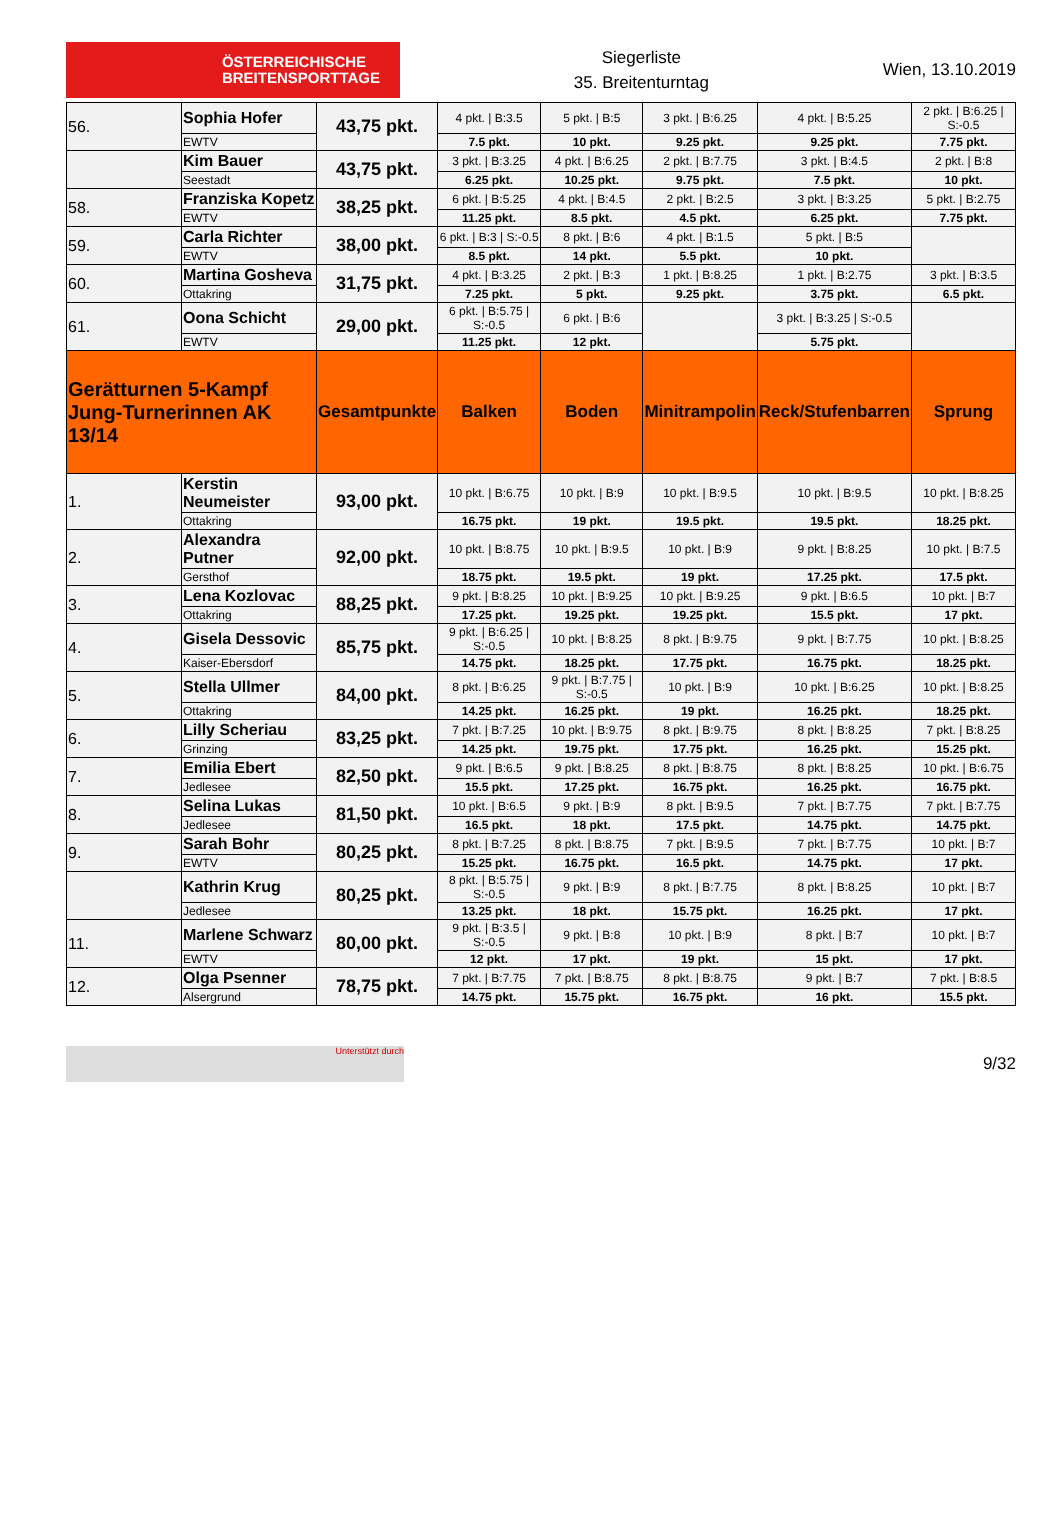ÖSTERREICHISCHE
BREITENSPORTTAGE
Siegerliste
35. Breitenturntag
Wien, 13.10.2019
| 56. | Sophia Hofer | 43,75 pkt. | 4 pkt. / B:3.5 | 5 pkt. / B:5 | 3 pkt. / B:6.25 | 4 pkt. / B:5.25 | 2 pkt. / B:6.25 / S:-0.5 |
| | EWTV | | 7.5 pkt. | 10 pkt. | 9.25 pkt. | 9.25 pkt. | 7.75 pkt. |
| | Kim Bauer | 43,75 pkt. | 3 pkt. / B:3.25 | 4 pkt. / B:6.25 | 2 pkt. / B:7.75 | 3 pkt. / B:4.5 | 2 pkt. / B:8 |
| | Seestadt | | 6.25 pkt. | 10.25 pkt. | 9.75 pkt. | 7.5 pkt. | 10 pkt. |
| 58. | Franziska Kopetz | 38,25 pkt. | 6 pkt. / B:5.25 | 4 pkt. / B:4.5 | 2 pkt. / B:2.5 | 3 pkt. / B:3.25 | 5 pkt. / B:2.75 |
| | EWTV | | 11.25 pkt. | 8.5 pkt. | 4.5 pkt. | 6.25 pkt. | 7.75 pkt. |
| 59. | Carla Richter | 38,00 pkt. | 6 pkt. / B:3 / S:-0.5 | 8 pkt. / B:6 | 4 pkt. / B:1.5 | 5 pkt. / B:5 | |
| | EWTV | | 8.5 pkt. | 14 pkt. | 5.5 pkt. | 10 pkt. | |
| 60. | Martina Gosheva | 31,75 pkt. | 4 pkt. / B:3.25 | 2 pkt. / B:3 | 1 pkt. / B:8.25 | 1 pkt. / B:2.75 | 3 pkt. / B:3.5 |
| | Ottakring | | 7.25 pkt. | 5 pkt. | 9.25 pkt. | 3.75 pkt. | 6.5 pkt. |
| 61. | Oona Schicht | 29,00 pkt. | 6 pkt. / B:5.75 / S:-0.5 | 6 pkt. / B:6 | | 3 pkt. / B:3.25 / S:-0.5 | |
| | EWTV | | 11.25 pkt. | 12 pkt. | | 5.75 pkt. | |
| Gerätturnen 5-Kampf Jung-Turnerinnen AK 13/14 | | Gesamtpunkte | Balken | Boden | Minitrampolin | Reck/Stufenbarren | Sprung |
| 1. | Kerstin Neumeister | 93,00 pkt. | 10 pkt. / B:6.75 | 10 pkt. / B:9 | 10 pkt. / B:9.5 | 10 pkt. / B:9.5 | 10 pkt. / B:8.25 |
| | Ottakring | | 16.75 pkt. | 19 pkt. | 19.5 pkt. | 19.5 pkt. | 18.25 pkt. |
| 2. | Alexandra Putner | 92,00 pkt. | 10 pkt. / B:8.75 | 10 pkt. / B:9.5 | 10 pkt. / B:9 | 9 pkt. / B:8.25 | 10 pkt. / B:7.5 |
| | Gersthof | | 18.75 pkt. | 19.5 pkt. | 19 pkt. | 17.25 pkt. | 17.5 pkt. |
| 3. | Lena Kozlovac | 88,25 pkt. | 9 pkt. / B:8.25 | 10 pkt. / B:9.25 | 10 pkt. / B:9.25 | 9 pkt. / B:6.5 | 10 pkt. / B:7 |
| | Ottakring | | 17.25 pkt. | 19.25 pkt. | 19.25 pkt. | 15.5 pkt. | 17 pkt. |
| 4. | Gisela Dessovic | 85,75 pkt. | 9 pkt. / B:6.25 / S:-0.5 | 10 pkt. / B:8.25 | 8 pkt. / B:9.75 | 9 pkt. / B:7.75 | 10 pkt. / B:8.25 |
| | Kaiser-Ebersdorf | | 14.75 pkt. | 18.25 pkt. | 17.75 pkt. | 16.75 pkt. | 18.25 pkt. |
| 5. | Stella Ullmer | 84,00 pkt. | 8 pkt. / B:6.25 | 9 pkt. / B:7.75 / S:-0.5 | 10 pkt. / B:9 | 10 pkt. / B:6.25 | 10 pkt. / B:8.25 |
| | Ottakring | | 14.25 pkt. | 16.25 pkt. | 19 pkt. | 16.25 pkt. | 18.25 pkt. |
| 6. | Lilly Scheriau | 83,25 pkt. | 7 pkt. / B:7.25 | 10 pkt. / B:9.75 | 8 pkt. / B:9.75 | 8 pkt. / B:8.25 | 7 pkt. / B:8.25 |
| | Grinzing | | 14.25 pkt. | 19.75 pkt. | 17.75 pkt. | 16.25 pkt. | 15.25 pkt. |
| 7. | Emilia Ebert | 82,50 pkt. | 9 pkt. / B:6.5 | 9 pkt. / B:8.25 | 8 pkt. / B:8.75 | 8 pkt. / B:8.25 | 10 pkt. / B:6.75 |
| | Jedlesee | | 15.5 pkt. | 17.25 pkt. | 16.75 pkt. | 16.25 pkt. | 16.75 pkt. |
| 8. | Selina Lukas | 81,50 pkt. | 10 pkt. / B:6.5 | 9 pkt. / B:9 | 8 pkt. / B:9.5 | 7 pkt. / B:7.75 | 7 pkt. / B:7.75 |
| | Jedlesee | | 16.5 pkt. | 18 pkt. | 17.5 pkt. | 14.75 pkt. | 14.75 pkt. |
| 9. | Sarah Bohr | 80,25 pkt. | 8 pkt. / B:7.25 | 8 pkt. / B:8.75 | 7 pkt. / B:9.5 | 7 pkt. / B:7.75 | 10 pkt. / B:7 |
| | EWTV | | 15.25 pkt. | 16.75 pkt. | 16.5 pkt. | 14.75 pkt. | 17 pkt. |
| | Kathrin Krug | 80,25 pkt. | 8 pkt. / B:5.75 / S:-0.5 | 9 pkt. / B:9 | 8 pkt. / B:7.75 | 8 pkt. / B:8.25 | 10 pkt. / B:7 |
| | Jedlesee | | 13.25 pkt. | 18 pkt. | 15.75 pkt. | 16.25 pkt. | 17 pkt. |
| 11. | Marlene Schwarz | 80,00 pkt. | 9 pkt. / B:3.5 / S:-0.5 | 9 pkt. / B:8 | 10 pkt. / B:9 | 8 pkt. / B:7 | 10 pkt. / B:7 |
| | EWTV | | 12 pkt. | 17 pkt. | 19 pkt. | 15 pkt. | 17 pkt. |
| 12. | Olga Psenner | 78,75 pkt. | 7 pkt. / B:7.75 | 7 pkt. / B:8.75 | 8 pkt. / B:8.75 | 9 pkt. / B:7 | 7 pkt. / B:8.5 |
| | Alsergrund | | 14.75 pkt. | 15.75 pkt. | 16.75 pkt. | 16 pkt. | 15.5 pkt. |
Unterstützt durch
9/32